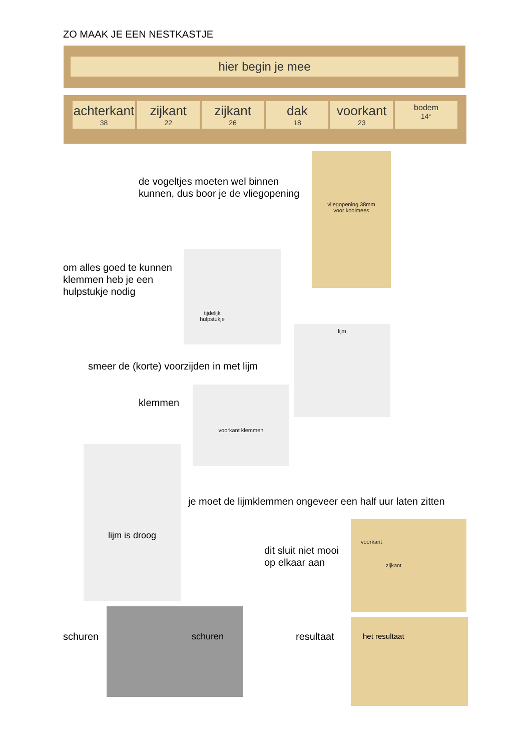ZO MAAK JE EEN NESTKASTJE
hier begin je mee
achterkant
38
zijkant
22
zijkant
26
dak
18
voorkant
23
bodem
14*
de vogeltjes moeten wel binnen
kunnen, dus boor je de vliegopening
vliegopening 38mm
voor koolmees
om alles goed te kunnen
klemmen heb je een
hulpstukje nodig
tijdelijk
hulpstukje
lijm
smeer de (korte) voorzijden in met lijm
klemmen
voorkant klemmen
lijm is droog
je moet de lijmklemmen ongeveer een half uur laten zitten
dit sluit niet mooi
op elkaar aan
voorkant
zijkant
schuren
schuren
resultaat
het resultaat